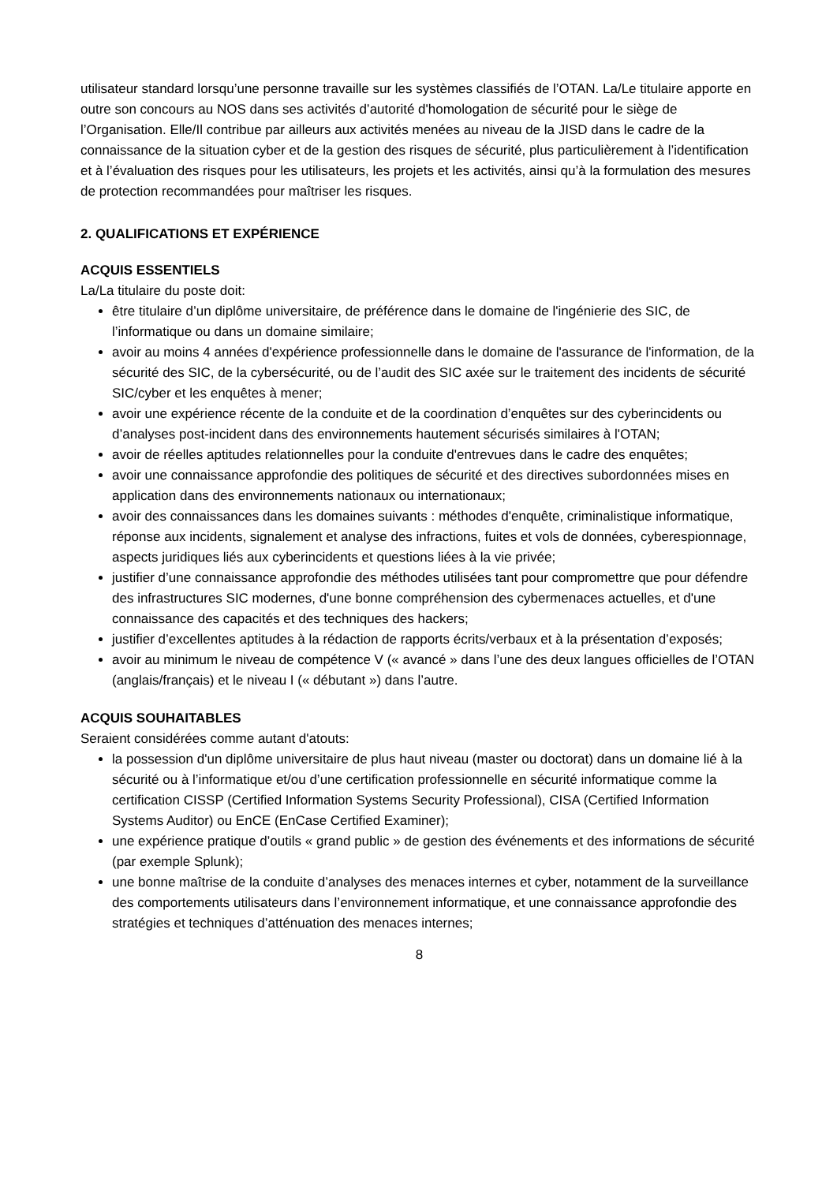utilisateur standard lorsqu’une personne travaille sur les systèmes classifiés de l’OTAN. La/Le titulaire apporte en outre son concours au NOS dans ses activités d’autorité d'homologation de sécurité pour le siège de l’Organisation. Elle/Il contribue par ailleurs aux activités menées au niveau de la JISD dans le cadre de la connaissance de la situation cyber et de la gestion des risques de sécurité, plus particulièrement à l’identification et à l’évaluation des risques pour les utilisateurs, les projets et les activités, ainsi qu’à la formulation des mesures de protection recommandées pour maîtriser les risques.
2. QUALIFICATIONS ET EXPÉRIENCE
ACQUIS ESSENTIELS
La/La titulaire du poste doit:
être titulaire d’un diplôme universitaire, de préférence dans le domaine de l'ingénierie des SIC, de l’informatique ou dans un domaine similaire;
avoir au moins 4 années d'expérience professionnelle dans le domaine de l'assurance de l'information, de la sécurité des SIC, de la cybersécurité, ou de l’audit des SIC axée sur le traitement des incidents de sécurité SIC/cyber et les enquêtes à mener;
avoir une expérience récente de la conduite et de la coordination d’enquêtes sur des cyberincidents ou d’analyses post-incident dans des environnements hautement sécurisés similaires à l'OTAN;
avoir de réelles aptitudes relationnelles pour la conduite d'entrevues dans le cadre des enquêtes;
avoir une connaissance approfondie des politiques de sécurité et des directives subordonnées mises en application dans des environnements nationaux ou internationaux;
avoir des connaissances dans les domaines suivants : méthodes d'enquête, criminalistique informatique, réponse aux incidents, signalement et analyse des infractions, fuites et vols de données, cyberespionnage, aspects juridiques liés aux cyberincidents et questions liées à la vie privée;
justifier d’une connaissance approfondie des méthodes utilisées tant pour compromettre que pour défendre des infrastructures SIC modernes, d'une bonne compréhension des cybermenaces actuelles, et d'une connaissance des capacités et des techniques des hackers;
justifier d’excellentes aptitudes à la rédaction de rapports écrits/verbaux et à la présentation d’exposés;
avoir au minimum le niveau de compétence V (« avancé » dans l’une des deux langues officielles de l’OTAN (anglais/français) et le niveau I (« débutant ») dans l’autre.
ACQUIS SOUHAITABLES
Seraient considérées comme autant d'atouts:
la possession d'un diplôme universitaire de plus haut niveau (master ou doctorat) dans un domaine lié à la sécurité ou à l’informatique et/ou d’une certification professionnelle en sécurité informatique comme la certification CISSP (Certified Information Systems Security Professional), CISA (Certified Information Systems Auditor) ou EnCE (EnCase Certified Examiner);
une expérience pratique d’outils « grand public » de gestion des événements et des informations de sécurité (par exemple Splunk);
une bonne maîtrise de la conduite d’analyses des menaces internes et cyber, notamment de la surveillance des comportements utilisateurs dans l’environnement informatique, et une connaissance approfondie des stratégies et techniques d’atténuation des menaces internes;
8